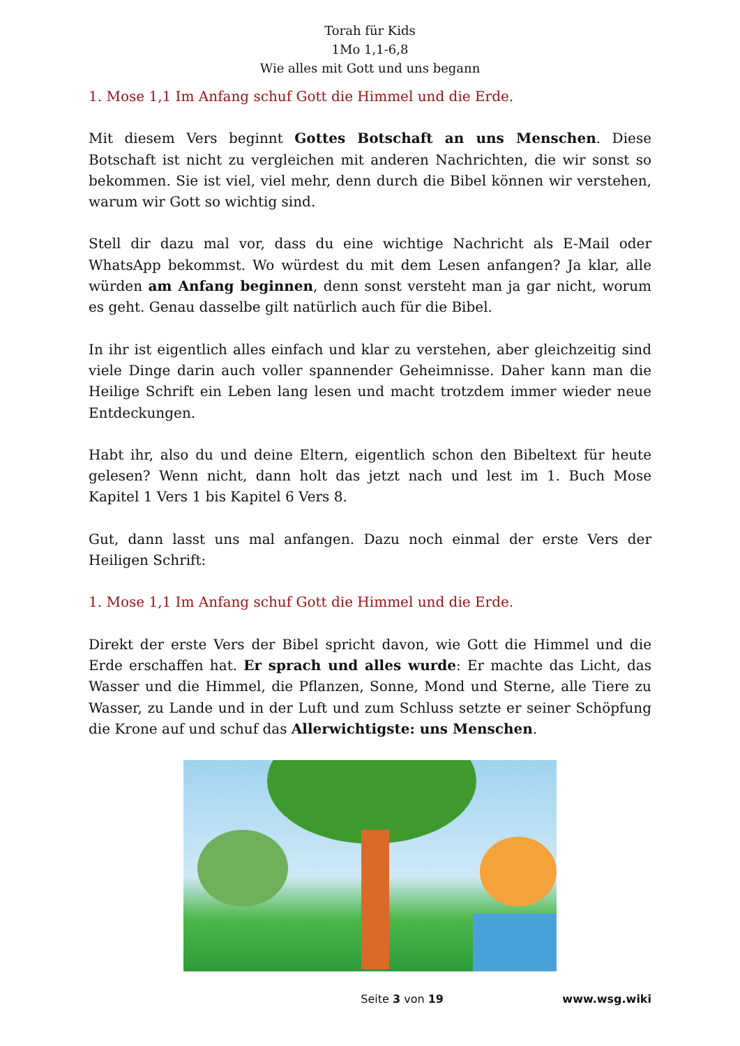Torah für Kids
1Mo 1,1-6,8
Wie alles mit Gott und uns begann
1. Mose 1,1 Im Anfang schuf Gott die Himmel und die Erde.
Mit diesem Vers beginnt Gottes Botschaft an uns Menschen. Diese Botschaft ist nicht zu vergleichen mit anderen Nachrichten, die wir sonst so bekommen. Sie ist viel, viel mehr, denn durch die Bibel können wir verstehen, warum wir Gott so wichtig sind.
Stell dir dazu mal vor, dass du eine wichtige Nachricht als E-Mail oder WhatsApp bekommst. Wo würdest du mit dem Lesen anfangen? Ja klar, alle würden am Anfang beginnen, denn sonst versteht man ja gar nicht, worum es geht. Genau dasselbe gilt natürlich auch für die Bibel.
In ihr ist eigentlich alles einfach und klar zu verstehen, aber gleichzeitig sind viele Dinge darin auch voller spannender Geheimnisse. Daher kann man die Heilige Schrift ein Leben lang lesen und macht trotzdem immer wieder neue Entdeckungen.
Habt ihr, also du und deine Eltern, eigentlich schon den Bibeltext für heute gelesen? Wenn nicht, dann holt das jetzt nach und lest im 1. Buch Mose Kapitel 1 Vers 1 bis Kapitel 6 Vers 8.
Gut, dann lasst uns mal anfangen. Dazu noch einmal der erste Vers der Heiligen Schrift:
1. Mose 1,1 Im Anfang schuf Gott die Himmel und die Erde.
Direkt der erste Vers der Bibel spricht davon, wie Gott die Himmel und die Erde erschaffen hat. Er sprach und alles wurde: Er machte das Licht, das Wasser und die Himmel, die Pflanzen, Sonne, Mond und Sterne, alle Tiere zu Wasser, zu Lande und in der Luft und zum Schluss setzte er seiner Schöpfung die Krone auf und schuf das Allerwichtigste: uns Menschen.
Seite 3 von 19 www.wsg.wiki